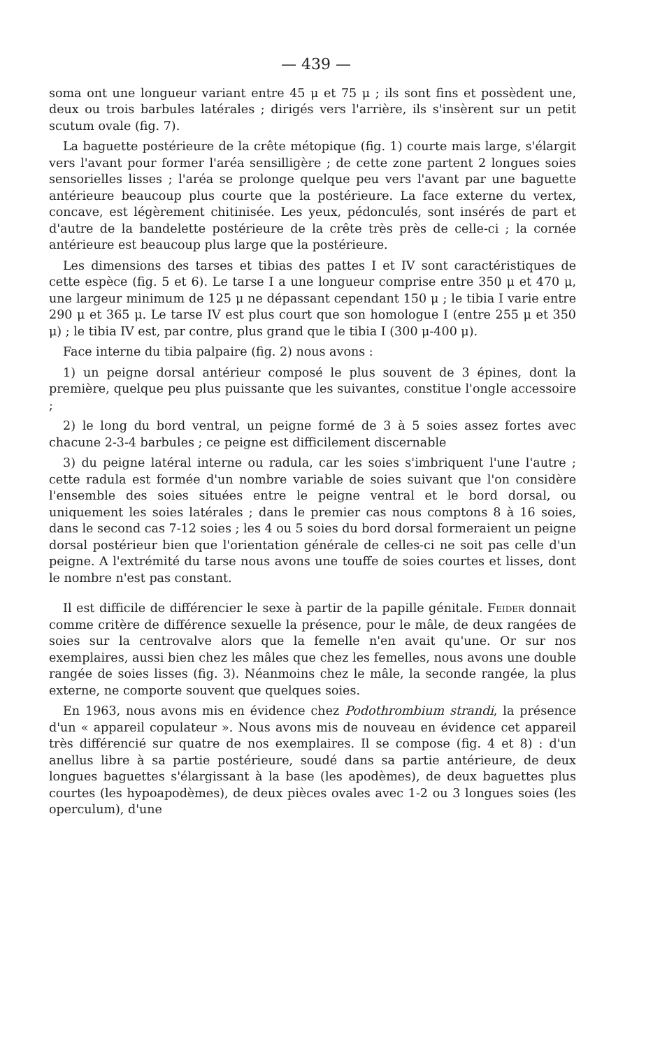— 439 —
soma ont une longueur variant entre 45 μ et 75 μ ; ils sont fins et possèdent une, deux ou trois barbules latérales ; dirigés vers l'arrière, ils s'insèrent sur un petit scutum ovale (fig. 7).
La baguette postérieure de la crête métopique (fig. 1) courte mais large, s'élargit vers l'avant pour former l'aréa sensilligère ; de cette zone partent 2 longues soies sensorielles lisses ; l'aréa se prolonge quelque peu vers l'avant par une baguette antérieure beaucoup plus courte que la postérieure. La face externe du vertex, concave, est légèrement chitinisée. Les yeux, pédonculés, sont insérés de part et d'autre de la bandelette postérieure de la crête très près de celle-ci ; la cornée antérieure est beaucoup plus large que la postérieure.
Les dimensions des tarses et tibias des pattes I et IV sont caractéristiques de cette espèce (fig. 5 et 6). Le tarse I a une longueur comprise entre 350 μ et 470 μ, une largeur minimum de 125 μ ne dépassant cependant 150 μ ; le tibia I varie entre 290 μ et 365 μ. Le tarse IV est plus court que son homologue I (entre 255 μ et 350 μ) ; le tibia IV est, par contre, plus grand que le tibia I (300 μ-400 μ).
Face interne du tibia palpaire (fig. 2) nous avons :
1) un peigne dorsal antérieur composé le plus souvent de 3 épines, dont la première, quelque peu plus puissante que les suivantes, constitue l'ongle accessoire ;
2) le long du bord ventral, un peigne formé de 3 à 5 soies assez fortes avec chacune 2-3-4 barbules ; ce peigne est difficilement discernable
3) du peigne latéral interne ou radula, car les soies s'imbriquent l'une l'autre ; cette radula est formée d'un nombre variable de soies suivant que l'on considère l'ensemble des soies situées entre le peigne ventral et le bord dorsal, ou uniquement les soies latérales ; dans le premier cas nous comptons 8 à 16 soies, dans le second cas 7-12 soies ; les 4 ou 5 soies du bord dorsal formeraient un peigne dorsal postérieur bien que l'orientation générale de celles-ci ne soit pas celle d'un peigne. A l'extrémité du tarse nous avons une touffe de soies courtes et lisses, dont le nombre n'est pas constant.
Il est difficile de différencier le sexe à partir de la papille génitale. Feider donnait comme critère de différence sexuelle la présence, pour le mâle, de deux rangées de soies sur la centrovalve alors que la femelle n'en avait qu'une. Or sur nos exemplaires, aussi bien chez les mâles que chez les femelles, nous avons une double rangée de soies lisses (fig. 3). Néanmoins chez le mâle, la seconde rangée, la plus externe, ne comporte souvent que quelques soies.
En 1963, nous avons mis en évidence chez Podothrombium strandi, la présence d'un « appareil copulateur ». Nous avons mis de nouveau en évidence cet appareil très différencié sur quatre de nos exemplaires. Il se compose (fig. 4 et 8) : d'un anellus libre à sa partie postérieure, soudé dans sa partie antérieure, de deux longues baguettes s'élargissant à la base (les apodèmes), de deux baguettes plus courtes (les hypoapodèmes), de deux pièces ovales avec 1-2 ou 3 longues soies (les operculum), d'une